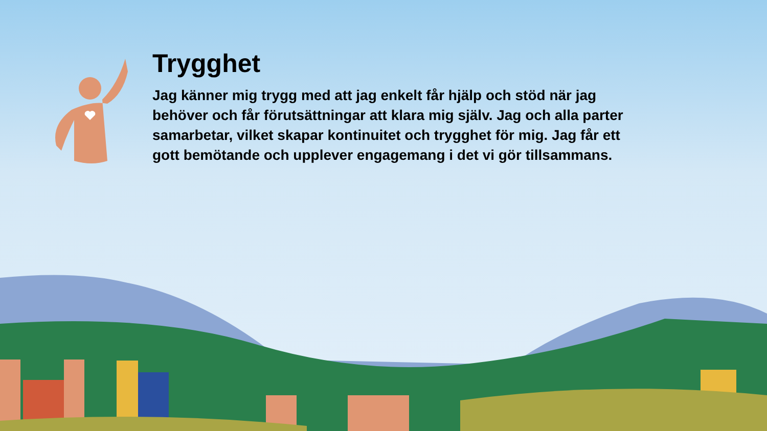Trygghet
Jag känner mig trygg med att jag enkelt får hjälp och stöd när jag behöver och får förutsättningar att klara mig själv. Jag och alla parter samarbetar, vilket skapar kontinuitet och trygghet för mig. Jag får ett gott bemötande och upplever engagemang i det vi gör tillsammans.